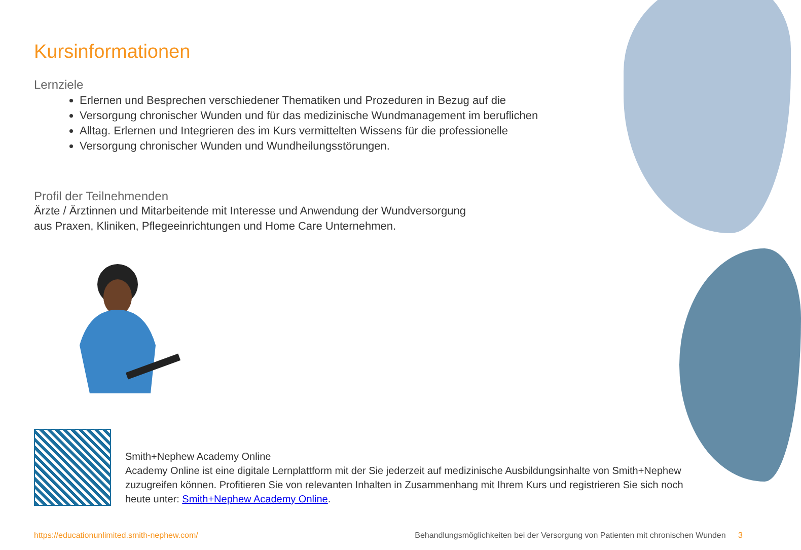Kursinformationen
Lernziele
Erlernen und Besprechen verschiedener Thematiken und Prozeduren in Bezug auf die
Versorgung chronischer Wunden und für das medizinische Wundmanagement im beruflichen
Alltag. Erlernen und Integrieren des im Kurs vermittelten Wissens für die professionelle
Versorgung chronischer Wunden und Wundheilungsstörungen.
Profil der Teilnehmenden
Ärzte / Ärztinnen und Mitarbeitende mit Interesse und Anwendung der Wundversorgung
aus Praxen, Kliniken, Pflegeeinrichtungen und Home Care Unternehmen.
Smith+Nephew Academy Online
Academy Online ist eine digitale Lernplattform mit der Sie jederzeit auf medizinische Ausbildungsinhalte von Smith+Nephew zuzugreifen können. Profitieren Sie von relevanten Inhalten in Zusammenhang mit Ihrem Kurs und registrieren Sie sich noch heute unter: Smith+Nephew Academy Online.
https://educationunlimited.smith-nephew.com/ Behandlungsmöglichkeiten bei der Versorgung von Patienten mit chronischen Wunden 3